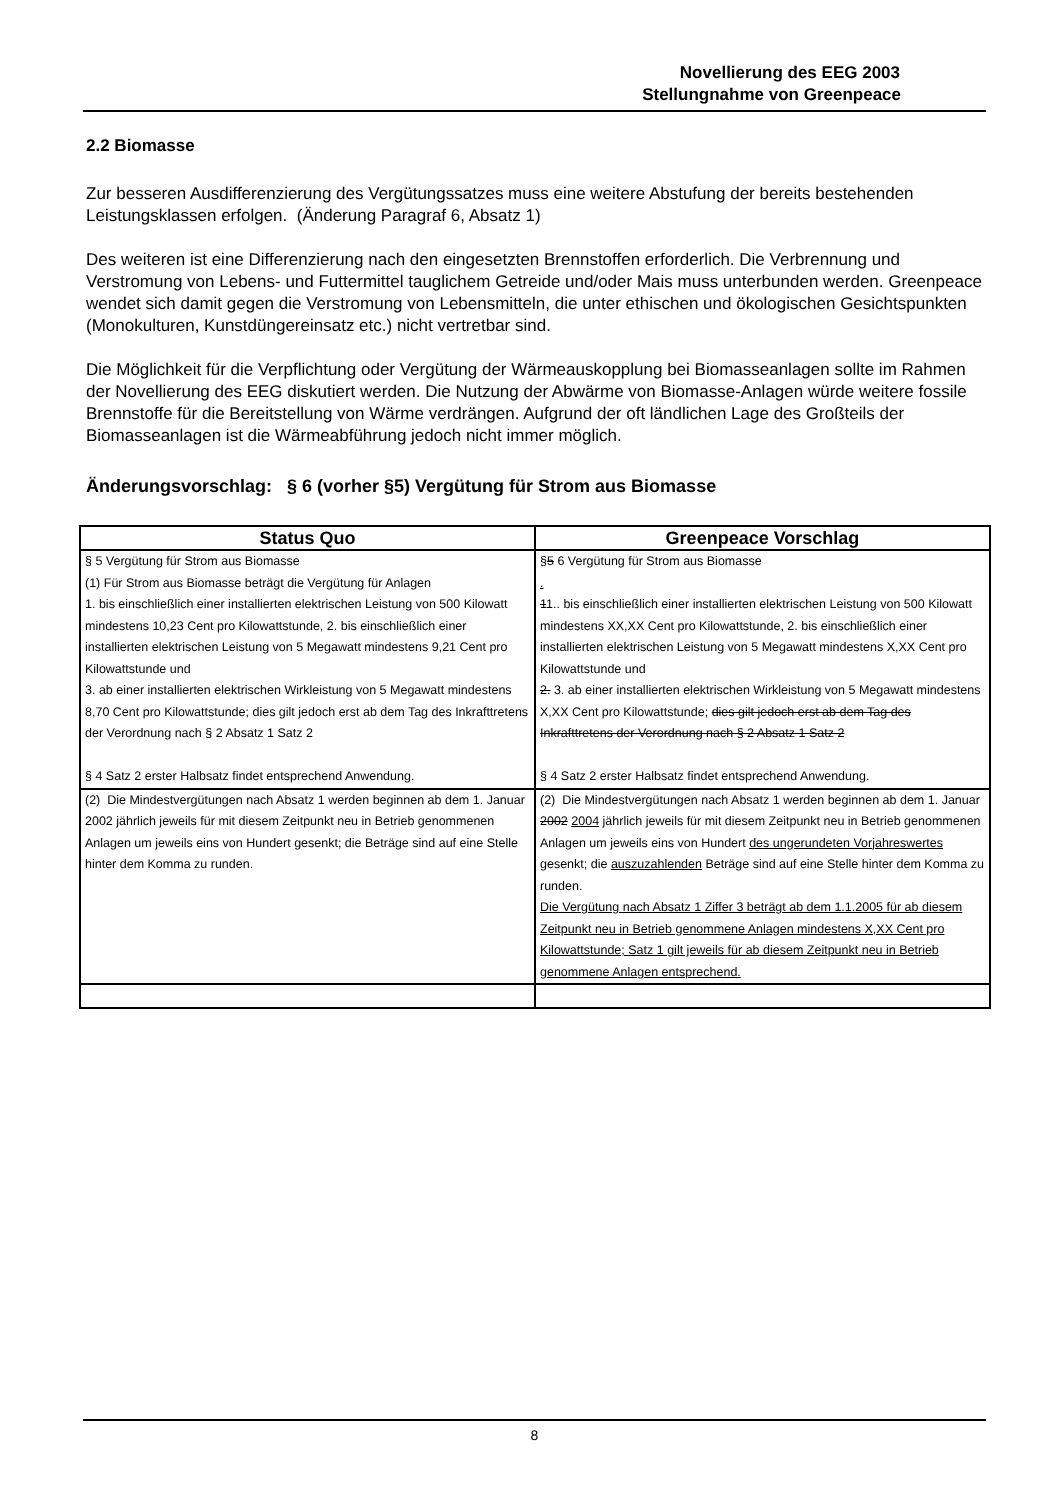Novellierung des EEG 2003
Stellungnahme von Greenpeace
2.2 Biomasse
Zur besseren Ausdifferenzierung des Vergütungssatzes muss eine weitere Abstufung der bereits bestehenden Leistungsklassen erfolgen. (Änderung Paragraf 6, Absatz 1)
Des weiteren ist eine Differenzierung nach den eingesetzten Brennstoffen erforderlich. Die Verbrennung und Verstromung von Lebens- und Futtermittel tauglichem Getreide und/oder Mais muss unterbunden werden. Greenpeace wendet sich damit gegen die Verstromung von Lebensmitteln, die unter ethischen und ökologischen Gesichtspunkten (Monokulturen, Kunstdüngereinsatz etc.) nicht vertretbar sind.
Die Möglichkeit für die Verpflichtung oder Vergütung der Wärmeauskopplung bei Biomasseanlagen sollte im Rahmen der Novellierung des EEG diskutiert werden. Die Nutzung der Abwärme von Biomasse-Anlagen würde weitere fossile Brennstoffe für die Bereitstellung von Wärme verdrängen. Aufgrund der oft ländlichen Lage des Großteils der Biomasseanlagen ist die Wärmeabführung jedoch nicht immer möglich.
Änderungsvorschlag: § 6 (vorher §5) Vergütung für Strom aus Biomasse
| Status Quo | Greenpeace Vorschlag |
| --- | --- |
| § 5 Vergütung für Strom aus Biomasse (1) Für Strom aus Biomasse beträgt die Vergütung für Anlagen 1. bis einschließlich einer installierten elektrischen Leistung von 500 Kilowatt mindestens 10,23 Cent pro Kilowattstunde, 2. bis einschließlich einer installierten elektrischen Leistung von 5 Megawatt mindestens 9,21 Cent pro Kilowattstunde und 3. ab einer installierten elektrischen Wirkleistung von 5 Megawatt mindestens 8,70 Cent pro Kilowattstunde; dies gilt jedoch erst ab dem Tag des Inkrafttretens der Verordnung nach § 2 Absatz 1 Satz 2 § 4 Satz 2 erster Halbsatz findet entsprechend Anwendung. | § 5 6 Vergütung für Strom aus Biomasse . 1 1.. bis einschließlich einer installierten elektrischen Leistung von 500 Kilowatt mindestens XX,XX Cent pro Kilowattstunde, 2. bis einschließlich einer installierten elektrischen Leistung von 5 Megawatt mindestens X,XX Cent pro Kilowattstunde und 2. 3. ab einer installierten elektrischen Wirkleistung von 5 Megawatt mindestens X,XX Cent pro Kilowattstunde; dies gilt jedoch erst ab dem Tag des Inkrafttretens der Verordnung nach § 2 Absatz 1 Satz 2 § 4 Satz 2 erster Halbsatz findet entsprechend Anwendung. |
| (2) Die Mindestvergütungen nach Absatz 1 werden beginnen ab dem 1. Januar 2002 jährlich jeweils für mit diesem Zeitpunkt neu in Betrieb genommenen Anlagen um jeweils eins von Hundert gesenkt; die Beträge sind auf eine Stelle hinter dem Komma zu runden. | (2) Die Mindestvergütungen nach Absatz 1 werden beginnen ab dem 1. Januar 2002 2004 jährlich jeweils für mit diesem Zeitpunkt neu in Betrieb genommenen Anlagen um jeweils eins von Hundert des ungerundeten Vorjahreswertes gesenkt; die auszuzahlenden Beträge sind auf eine Stelle hinter dem Komma zu runden. Die Vergütung nach Absatz 1 Ziffer 3 beträgt ab dem 1.1.2005 für ab diesem Zeitpunkt neu in Betrieb genommene Anlagen mindestens X,XX Cent pro Kilowattstunde; Satz 1 gilt jeweils für ab diesem Zeitpunkt neu in Betrieb genommene Anlagen entsprechend. |
8